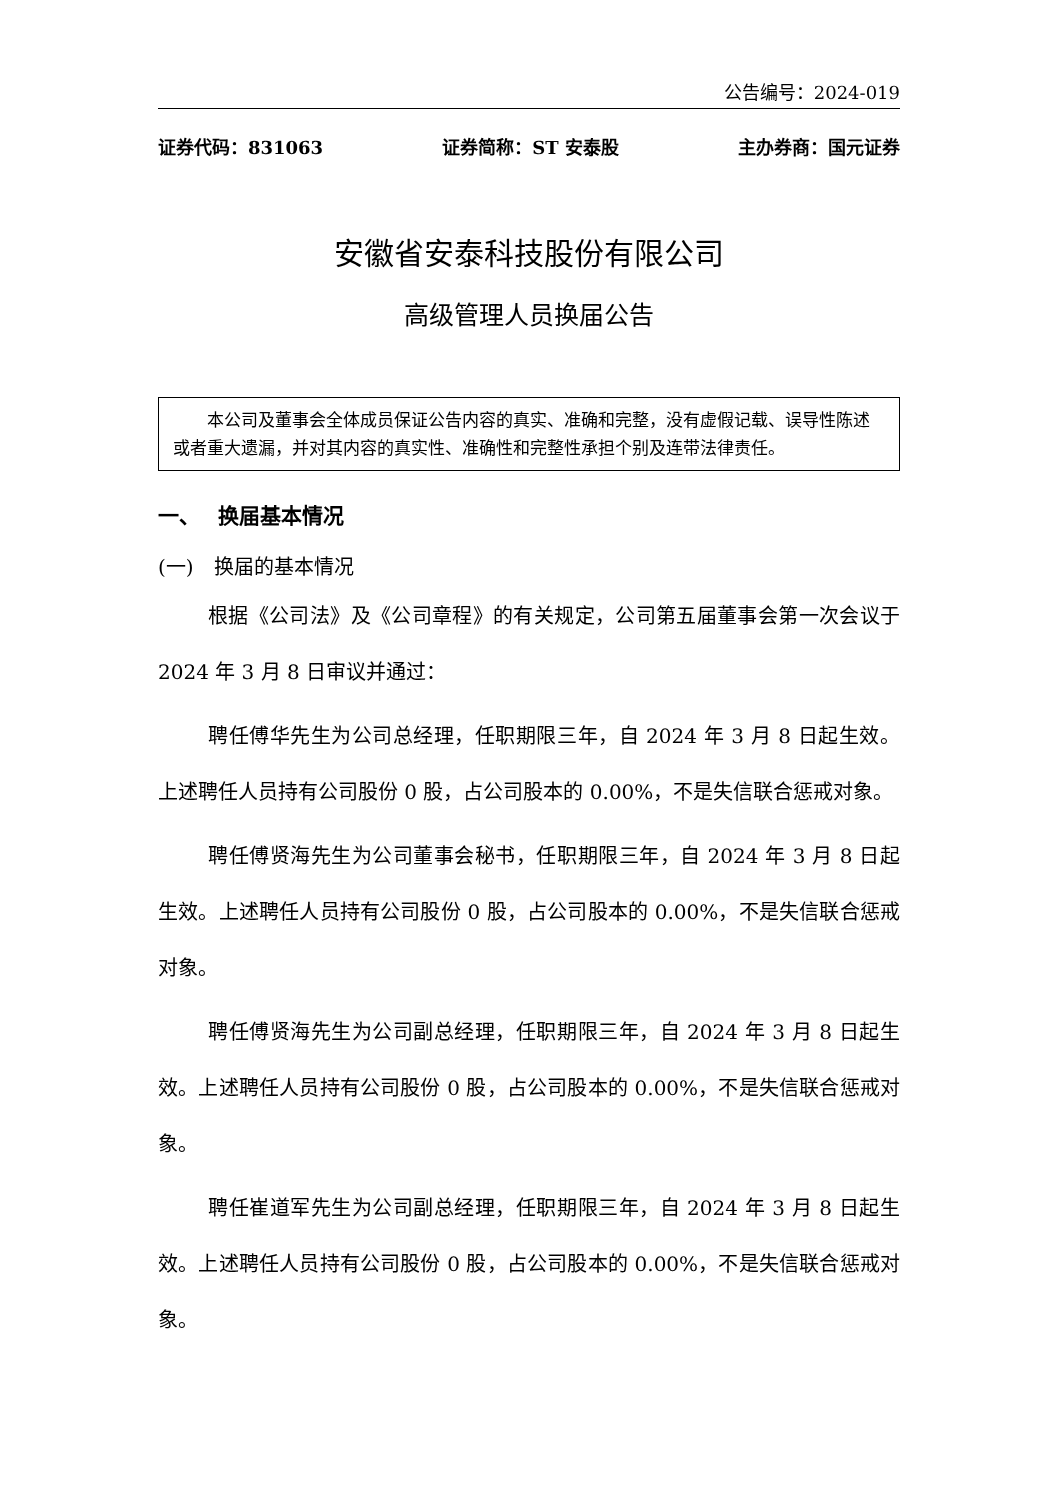公告编号：2024-019
证券代码：831063 证券简称：ST 安泰股 主办券商：国元证券
安徽省安泰科技股份有限公司
高级管理人员换届公告
本公司及董事会全体成员保证公告内容的真实、准确和完整，没有虚假记载、误导性陈述或者重大遗漏，并对其内容的真实性、准确性和完整性承担个别及连带法律责任。
一、　 换届基本情况
(一)　换届的基本情况
根据《公司法》及《公司章程》的有关规定，公司第五届董事会第一次会议于 2024 年 3 月 8 日审议并通过：
聘任傅华先生为公司总经理，任职期限三年，自 2024 年 3 月 8 日起生效。上述聘任人员持有公司股份 0 股，占公司股本的 0.00%，不是失信联合惩戒对象。
聘任傅贤海先生为公司董事会秘书，任职期限三年，自 2024 年 3 月 8 日起生效。上述聘任人员持有公司股份 0 股，占公司股本的 0.00%，不是失信联合惩戒对象。
聘任傅贤海先生为公司副总经理，任职期限三年，自 2024 年 3 月 8 日起生效。上述聘任人员持有公司股份 0 股，占公司股本的 0.00%，不是失信联合惩戒对象。
聘任崔道军先生为公司副总经理，任职期限三年，自 2024 年 3 月 8 日起生效。上述聘任人员持有公司股份 0 股，占公司股本的 0.00%，不是失信联合惩戒对象。